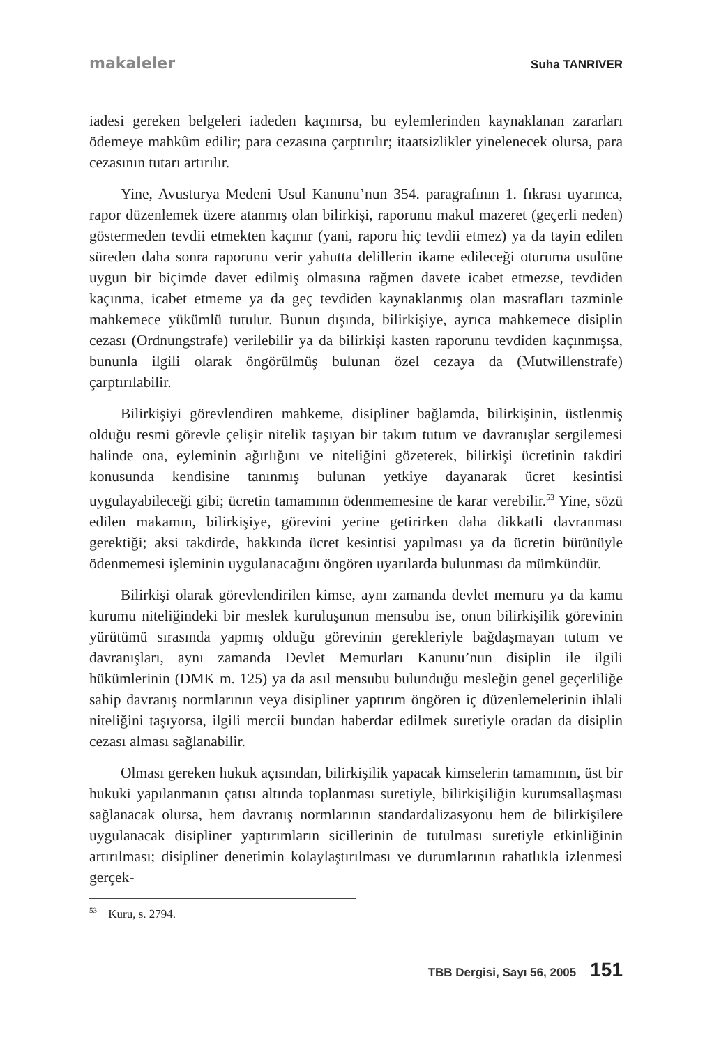makaleler Suha TANRIVER
iadesi gereken belgeleri iadeden kaçınırsa, bu eylemlerinden kaynaklanan zararları ödemeye mahkûm edilir; para cezasına çarptırılır; itaatsizlikler yinelenecek olursa, para cezasının tutarı artırılır.
Yine, Avusturya Medeni Usul Kanunu’nun 354. paragrafının 1. fıkrası uyarınca, rapor düzenlemek üzere atanmış olan bilirkişi, raporunu makul mazeret (geçerli neden) göstermeden tevdii etmekten kaçınır (yani, raporu hiç tevdii etmez) ya da tayin edilen süreden daha sonra raporunu verir yahutta delillerin ikame edileceği oturuma usulüne uygun bir biçimde davet edilmiş olmasına rağmen davete icabet etmezse, tevdiden kaçınma, icabet etmeme ya da geç tevdiden kaynaklanmış olan masrafları tazminle mahkemece yükümlü tutulur. Bunun dışında, bilirkişiye, ayrıca mahkemece disiplin cezası (Ordnungstrafe) verilebilir ya da bilirkişi kasten raporunu tevdiden kaçınmışsa, bununla ilgili olarak öngörülmüş bulunan özel cezaya da (Mutwillenstrafe) çarptırılabilir.
Bilirkişiyi görevlendiren mahkeme, disipliner bağlamda, bilirkişinin, üstlenmiş olduğu resmi görevle çelişir nitelik taşıyan bir takım tutum ve davranışlar sergilemesi halinde ona, eyleminin ağırlığını ve niteliğini gözeterek, bilirkişi ücretinin takdiri konusunda kendisine tanınmış bulunan yetkiye dayanarak ücret kesintisi uygulayabileceği gibi; ücretin tamamının ödenmemesine de karar verebilir.<sup>53</sup> Yine, sözü edilen makamın, bilirkişiye, görevini yerine getirirken daha dikkatli davranması gerektiği; aksi takdirde, hakkında ücret kesintisi yapılması ya da ücretin bütünüyle ödenmemesi işleminin uygulanacağını öngören uyarılarda bulunması da mümkündür.
Bilirkişi olarak görevlendirilen kimse, aynı zamanda devlet memuru ya da kamu kurumu niteliğindeki bir meslek kuruluşunun mensubu ise, onun bilirkişilik görevinin yürütümü sırasında yapmış olduğu görevinin gerekleriyle bağdaşmayan tutum ve davranışları, aynı zamanda Devlet Memurları Kanunu’nun disiplin ile ilgili hükümlerinin (DMK m. 125) ya da asıl mensubu bulunduğu mesleğin genel geçerliliğe sahip davranış normlarının veya disipliner yaptırım öngören iç düzenlemelerinin ihlali niteliğini taşıyorsa, ilgili mercii bundan haberdar edilmek suretiyle oradan da disiplin cezası alması sağlanabilir.
Olması gereken hukuk açısından, bilirkişilik yapacak kimselerin tamamının, üst bir hukuki yapılanmanın çatısı altında toplanması suretiyle, bilirkişiliğin kurumsallaşması sağlanacak olursa, hem davranış normlarının standardalizasyonu hem de bilirkişilere uygulanacak disipliner yaptırımların sicillerinin de tutulması suretiyle etkinliğinin artırılması; disipliner denetimin kolaylaştırılması ve durumlarının rahatlıkla izlenmesi gerçek-
<sup>53</sup> Kuru, s. 2794.
TBB Dergisi, Sayı 56, 2005 151